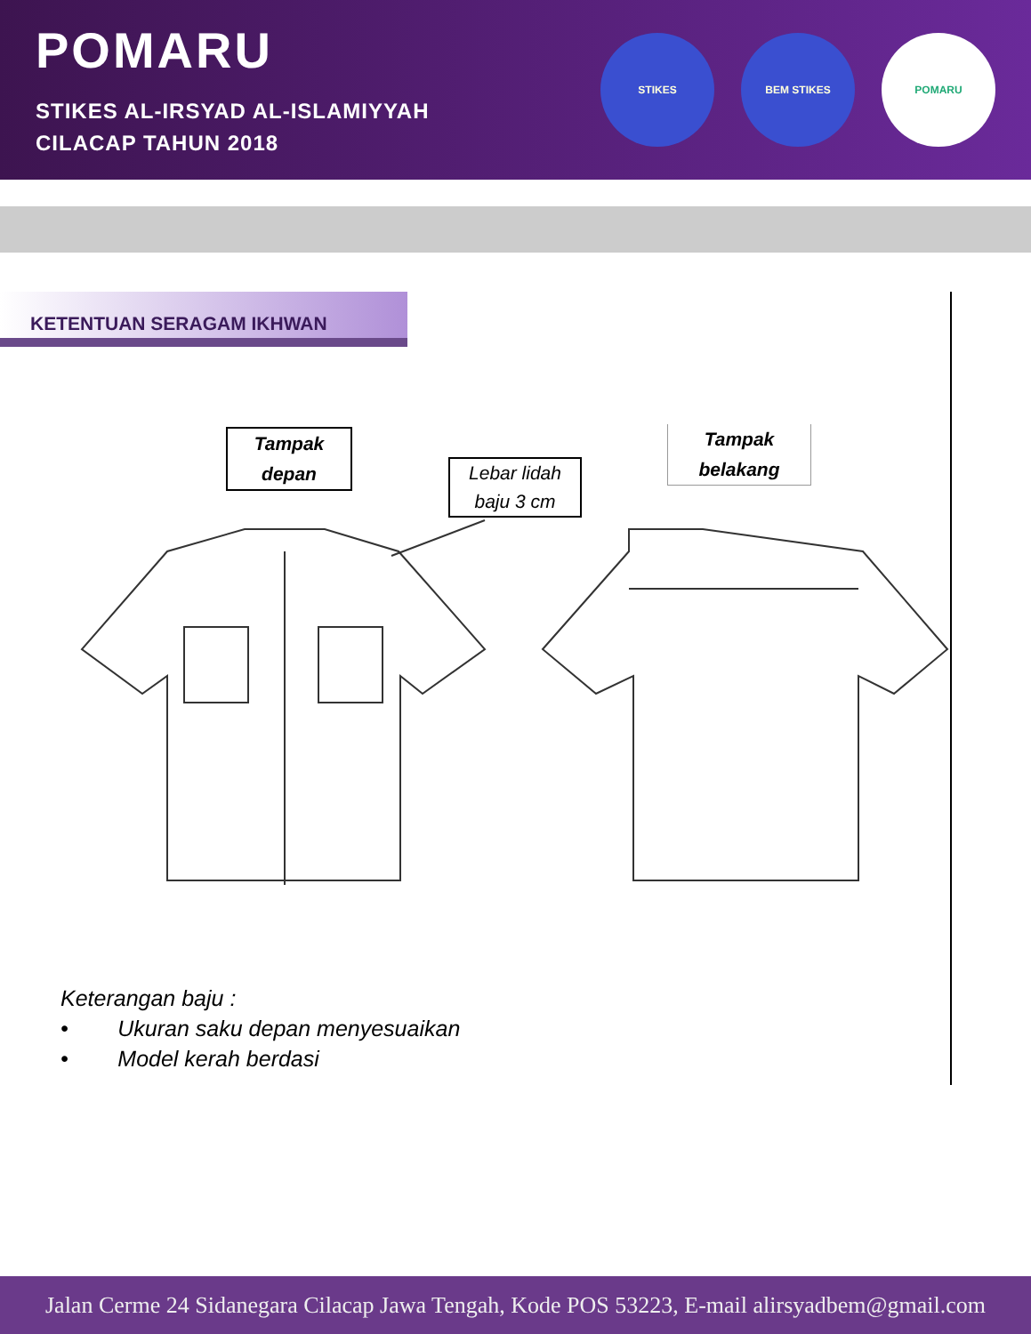POMARU
STIKES AL-IRSYAD AL-ISLAMIYYAH
CILACAP TAHUN 2018
STIKES BEM STIKES POMARU
KETENTUAN SERAGAM IKHWAN
Tampak
depan
Lebar lidah
baju 3 cm
Tampak
belakang
Keterangan baju :
• Ukuran saku depan menyesuaikan
• Model kerah berdasi
Jalan Cerme 24 Sidanegara Cilacap Jawa Tengah, Kode POS 53223, E-mail alirsyadbem@gmail.com